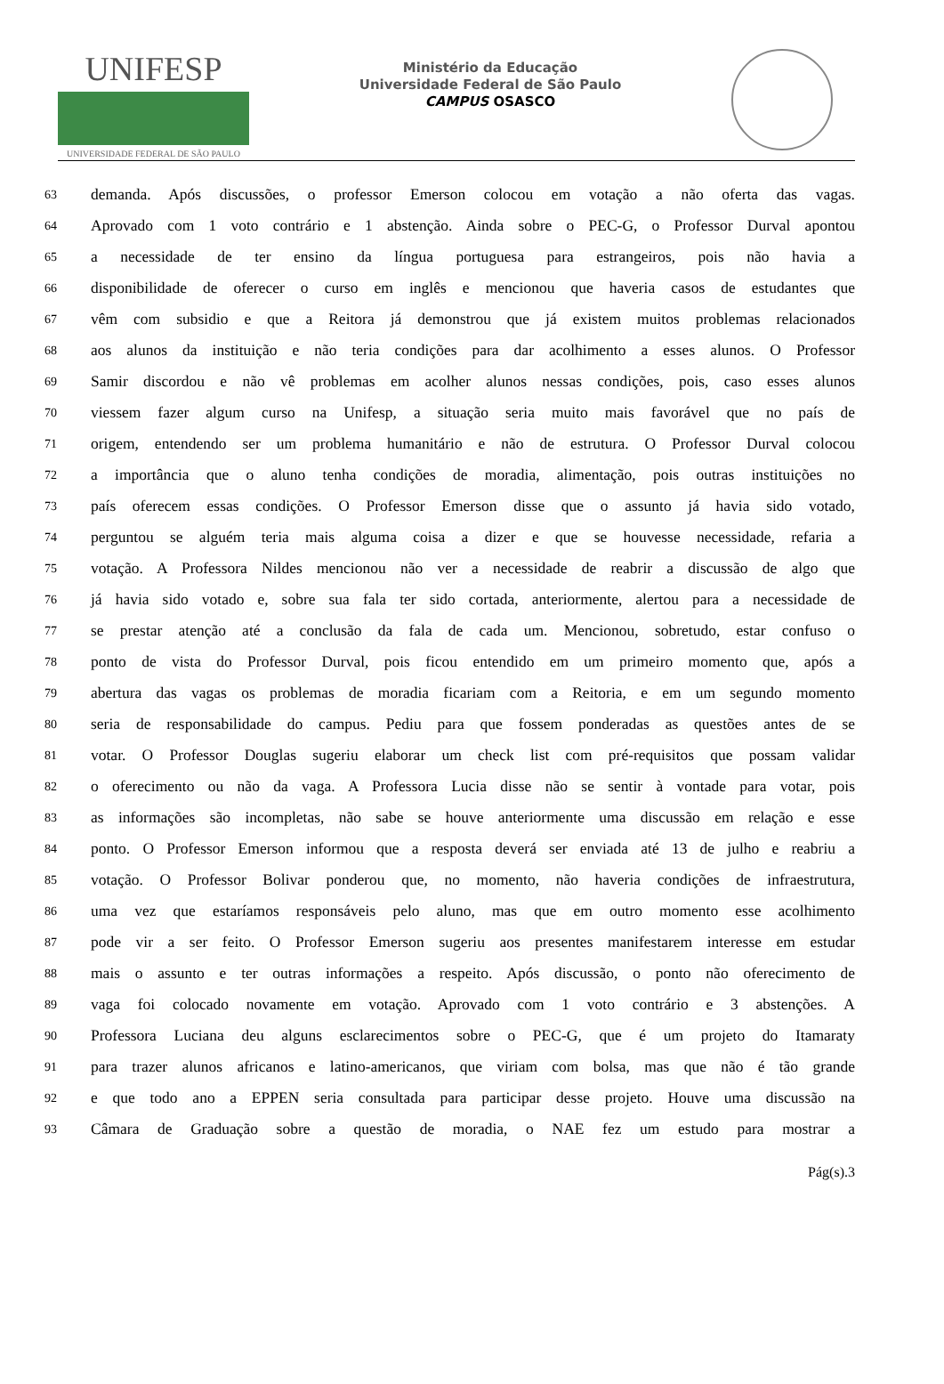UNIFESP
UNIVERSIDADE FEDERAL DE SÃO PAULO
Ministério da Educação
Universidade Federal de São Paulo
CAMPUS OSASCO
63 demanda. Após discussões, o professor Emerson colocou em votação a não oferta das vagas.
64 Aprovado com 1 voto contrário e 1 abstenção. Ainda sobre o PEC-G, o Professor Durval apontou
65 a necessidade de ter ensino da língua portuguesa para estrangeiros, pois não havia a
66 disponibilidade de oferecer o curso em inglês e mencionou que haveria casos de estudantes que
67 vêm com subsidio e que a Reitora já demonstrou que já existem muitos problemas relacionados
68 aos alunos da instituição e não teria condições para dar acolhimento a esses alunos. O Professor
69 Samir discordou e não vê problemas em acolher alunos nessas condições, pois, caso esses alunos
70 viessem fazer algum curso na Unifesp, a situação seria muito mais favorável que no país de
71 origem, entendendo ser um problema humanitário e não de estrutura. O Professor Durval colocou
72 a importância que o aluno tenha condições de moradia, alimentação, pois outras instituições no
73 país oferecem essas condições. O Professor Emerson disse que o assunto já havia sido votado,
74 perguntou se alguém teria mais alguma coisa a dizer e que se houvesse necessidade, refaria a
75 votação. A Professora Nildes mencionou não ver a necessidade de reabrir a discussão de algo que
76 já havia sido votado e, sobre sua fala ter sido cortada, anteriormente, alertou para a necessidade de
77 se prestar atenção até a conclusão da fala de cada um. Mencionou, sobretudo, estar confuso o
78 ponto de vista do Professor Durval, pois ficou entendido em um primeiro momento que, após a
79 abertura das vagas os problemas de moradia ficariam com a Reitoria, e em um segundo momento
80 seria de responsabilidade do campus. Pediu para que fossem ponderadas as questões antes de se
81 votar. O Professor Douglas sugeriu elaborar um check list com pré-requisitos que possam validar
82 o oferecimento ou não da vaga. A Professora Lucia disse não se sentir à vontade para votar, pois
83 as informações são incompletas, não sabe se houve anteriormente uma discussão em relação e esse
84 ponto. O Professor Emerson informou que a resposta deverá ser enviada até 13 de julho e reabriu a
85 votação. O Professor Bolivar ponderou que, no momento, não haveria condições de infraestrutura,
86 uma vez que estaríamos responsáveis pelo aluno, mas que em outro momento esse acolhimento
87 pode vir a ser feito. O Professor Emerson sugeriu aos presentes manifestarem interesse em estudar
88 mais o assunto e ter outras informações a respeito. Após discussão, o ponto não oferecimento de
89 vaga foi colocado novamente em votação. Aprovado com 1 voto contrário e 3 abstenções. A
90 Professora Luciana deu alguns esclarecimentos sobre o PEC-G, que é um projeto do Itamaraty
91 para trazer alunos africanos e latino-americanos, que viriam com bolsa, mas que não é tão grande
92 e que todo ano a EPPEN seria consultada para participar desse projeto. Houve uma discussão na
93 Câmara de Graduação sobre a questão de moradia, o NAE fez um estudo para mostrar a
Pág(s).3